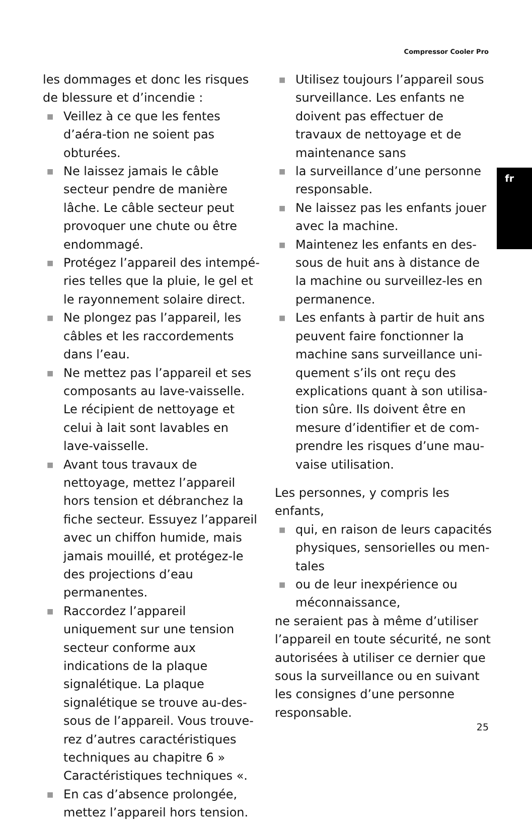Compressor Cooler Pro
fr
les dommages et donc les risques de blessure et d’incendie :
■ Veillez à ce que les fentes d’aéra-tion ne soient pas obturées.
■ Ne laissez jamais le câble secteur pendre de manière lâche. Le câble secteur peut provoquer une chute ou être endommagé.
■ Protégez l’appareil des intempé-ries telles que la pluie, le gel et le rayonnement solaire direct.
■ Ne plongez pas l’appareil, les câbles et les raccordements dans l’eau.
■ Ne mettez pas l’appareil et ses composants au lave-vaisselle. Le récipient de nettoyage et celui à lait sont lavables en lave-vaisselle.
■ Avant tous travaux de nettoyage, mettez l’appareil hors tension et débranchez la fiche secteur. Essuyez l’appareil avec un chiffon humide, mais jamais mouillé, et protégez-le des projections d’eau permanentes.
■ Raccordez l’appareil uniquement sur une tension secteur conforme aux indications de la plaque signalétique. La plaque signalétique se trouve au-des-sous de l’appareil. Vous trouve-rez d’autres caractéristiques techniques au chapitre 6 » Caractéristiques techniques «.
■ En cas d’absence prolongée, mettez l’appareil hors tension.
■ Utilisez toujours l’appareil sous surveillance. Les enfants ne doivent pas effectuer de travaux de nettoyage et de maintenance sans
■ la surveillance d’une personne responsable.
■ Ne laissez pas les enfants jouer avec la machine.
■ Maintenez les enfants en des-sous de huit ans à distance de la machine ou surveillez-les en permanence.
■ Les enfants à partir de huit ans peuvent faire fonctionner la machine sans surveillance uni-quement s’ils ont reçu des explications quant à son utilisa-tion sûre. Ils doivent être en mesure d’identifier et de com-prendre les risques d’une mau-vaise utilisation.
Les personnes, y compris les enfants,
■ qui, en raison de leurs capacités physiques, sensorielles ou men-tales
■ ou de leur inexpérience ou méconnaissance,
ne seraient pas à même d’utiliser l’appareil en toute sécurité, ne sont autorisées à utiliser ce dernier que sous la surveillance ou en suivant les consignes d’une personne responsable.
25